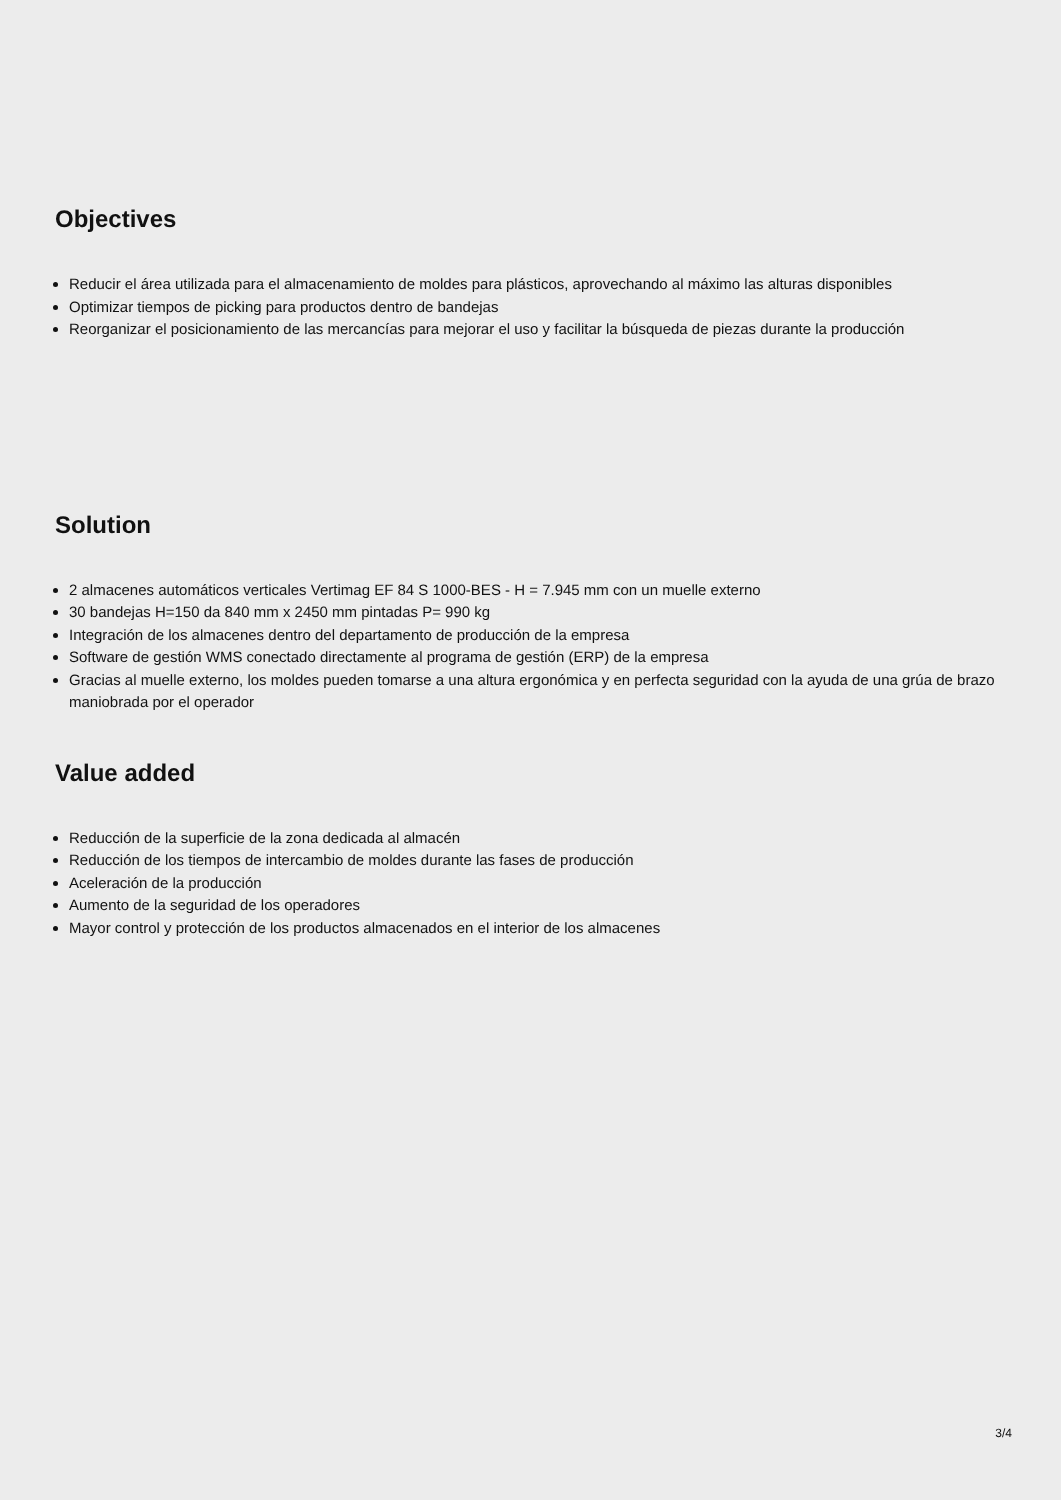Objectives
Reducir el área utilizada para el almacenamiento de moldes para plásticos, aprovechando al máximo las alturas disponibles
Optimizar tiempos de picking para productos dentro de bandejas
Reorganizar el posicionamiento de las mercancías para mejorar el uso y facilitar la búsqueda de piezas durante la producción
Solution
2 almacenes automáticos verticales Vertimag EF 84 S 1000-BES - H = 7.945 mm con un muelle externo
30 bandejas H=150 da 840 mm x 2450 mm pintadas P= 990 kg
Integración de los almacenes dentro del departamento de producción de la empresa
Software de gestión WMS conectado directamente al programa de gestión (ERP) de la empresa
Gracias al muelle externo, los moldes pueden tomarse a una altura ergonómica y en perfecta seguridad con la ayuda de una grúa de brazo maniobrada por el operador
Value added
Reducción de la superficie de la zona dedicada al almacén
Reducción de los tiempos de intercambio de moldes durante las fases de producción
Aceleración de la producción
Aumento de la seguridad de los operadores
Mayor control y protección de los productos almacenados en el interior de los almacenes
3/4